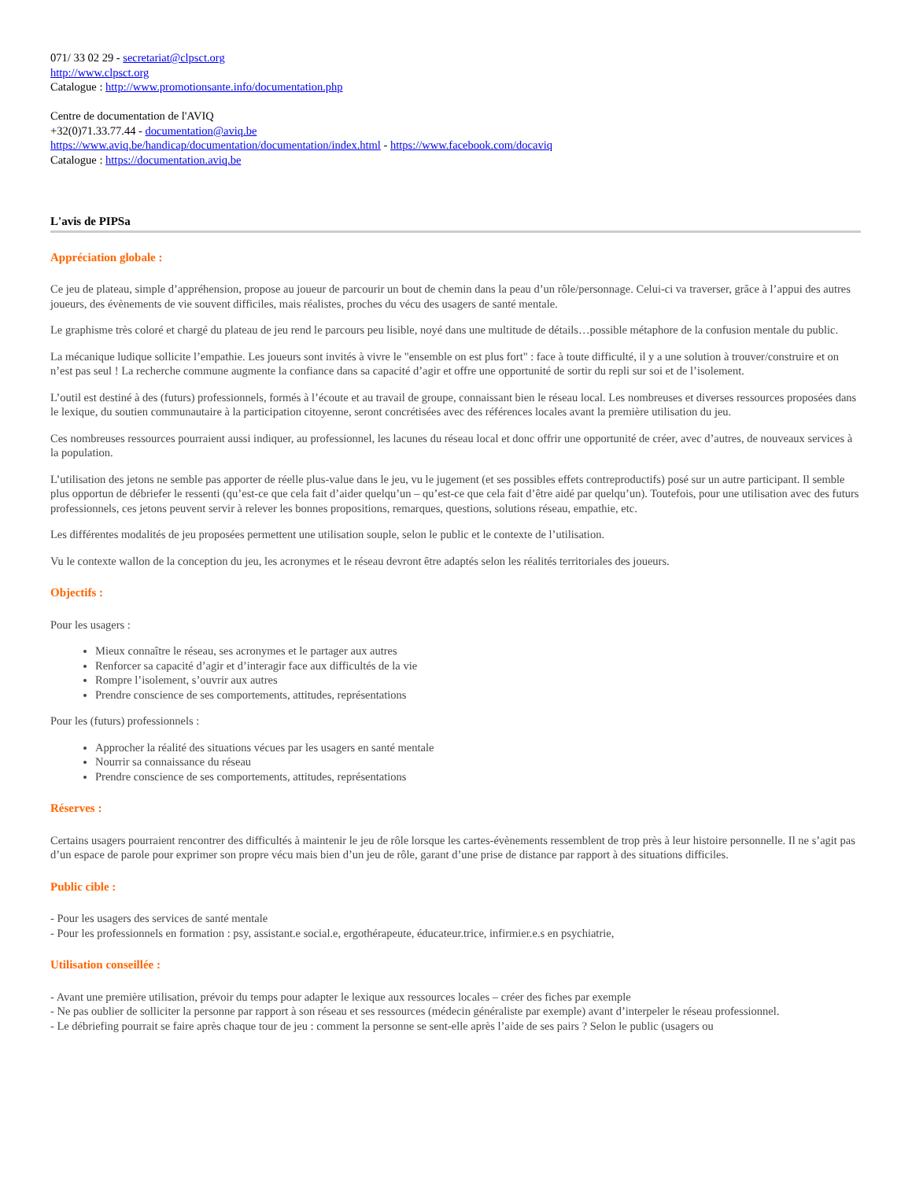071/ 33 02 29 - secretariat@clpsct.org
http://www.clpsct.org
Catalogue : http://www.promotionsante.info/documentation.php
Centre de documentation de l'AVIQ
+32(0)71.33.77.44 - documentation@aviq.be
https://www.aviq.be/handicap/documentation/documentation/index.html - https://www.facebook.com/docaviq
Catalogue : https://documentation.aviq.be
L'avis de PIPSa
Appréciation globale :
Ce jeu de plateau, simple d’appréhension, propose au joueur de parcourir un bout de chemin dans la peau d’un rôle/personnage. Celui-ci va traverser, grâce à l’appui des autres joueurs, des évènements de vie souvent difficiles, mais réalistes, proches du vécu des usagers de santé mentale.
Le graphisme très coloré et chargé du plateau de jeu rend le parcours peu lisible, noyé dans une multitude de détails…possible métaphore de la confusion mentale du public.
La mécanique ludique sollicite l’empathie. Les joueurs sont invités à vivre le "ensemble on est plus fort" : face à toute difficulté, il y a une solution à trouver/construire et on n’est pas seul ! La recherche commune augmente la confiance dans sa capacité d’agir et offre une opportunité de sortir du repli sur soi et de l’isolement.
L’outil est destiné à des (futurs) professionnels, formés à l’écoute et au travail de groupe, connaissant bien le réseau local. Les nombreuses et diverses ressources proposées dans le lexique, du soutien communautaire à la participation citoyenne, seront concrétisées avec des références locales avant la première utilisation du jeu.
Ces nombreuses ressources pourraient aussi indiquer, au professionnel, les lacunes du réseau local et donc offrir une opportunité de créer, avec d’autres, de nouveaux services à la population.
L’utilisation des jetons ne semble pas apporter de réelle plus-value dans le jeu, vu le jugement (et ses possibles effets contreproductifs) posé sur un autre participant. Il semble plus opportun de débriefer le ressenti (qu’est-ce que cela fait d’aider quelqu’un – qu’est-ce que cela fait d’être aidé par quelqu’un). Toutefois, pour une utilisation avec des futurs professionnels, ces jetons peuvent servir à relever les bonnes propositions, remarques, questions, solutions réseau, empathie, etc.
Les différentes modalités de jeu proposées permettent une utilisation souple, selon le public et le contexte de l’utilisation.
Vu le contexte wallon de la conception du jeu, les acronymes et le réseau devront être adaptés selon les réalités territoriales des joueurs.
Objectifs :
Pour les usagers :
Mieux connaître le réseau, ses acronymes et le partager aux autres
Renforcer sa capacité d’agir et d’interagir face aux difficultés de la vie
Rompre l’isolement, s’ouvrir aux autres
Prendre conscience de ses comportements, attitudes, représentations
Pour les (futurs) professionnels :
Approcher la réalité des situations vécues par les usagers en santé mentale
Nourrir sa connaissance du réseau
Prendre conscience de ses comportements, attitudes, représentations
Réserves :
Certains usagers pourraient rencontrer des difficultés à maintenir le jeu de rôle lorsque les cartes-évènements ressemblent de trop près à leur histoire personnelle. Il ne s’agit pas d’un espace de parole pour exprimer son propre vécu mais bien d’un jeu de rôle, garant d’une prise de distance par rapport à des situations difficiles.
Public cible :
- Pour les usagers des services de santé mentale
- Pour les professionnels en formation : psy, assistant.e social.e, ergothérapeute, éducateur.trice, infirmier.e.s en psychiatrie,
Utilisation conseillée :
- Avant une première utilisation, prévoir du temps pour adapter le lexique aux ressources locales – créer des fiches par exemple
- Ne pas oublier de solliciter la personne par rapport à son réseau et ses ressources (médecin généraliste par exemple) avant d’interpeler le réseau professionnel.
- Le débriefing pourrait se faire après chaque tour de jeu : comment la personne se sent-elle après l’aide de ses pairs ? Selon le public (usagers ou